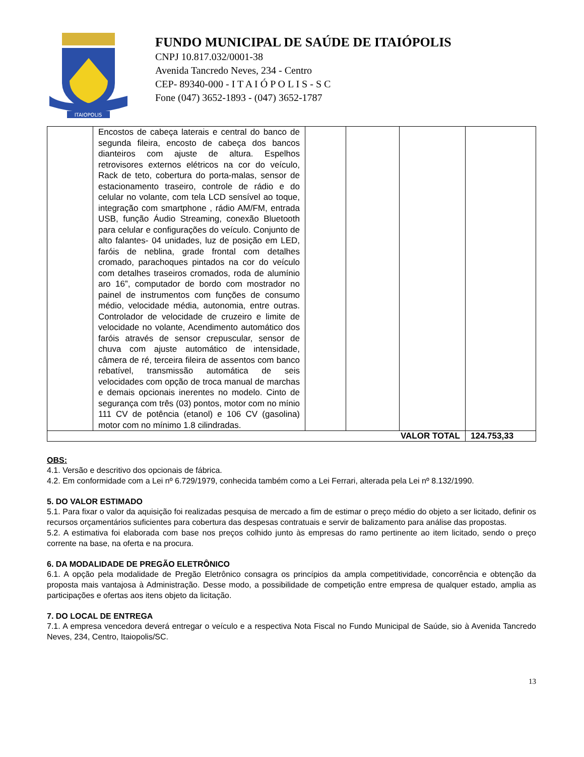ITAIOPOLIS
FUNDO MUNICIPAL DE SAÚDE DE ITAIÓPOLIS
CNPJ 10.817.032/0001-38
Avenida Tancredo Neves, 234 - Centro
CEP- 89340-000 - I T A I Ó P O L I S - S C
Fone (047) 3652-1893 - (047) 3652-1787
| | Encostos de cabeça laterais e central do banco de segunda fileira, encosto de cabeça dos bancos dianteiros com ajuste de altura. Espelhos retrovisores externos elétricos na cor do veículo, Rack de teto, cobertura do porta-malas, sensor de estacionamento traseiro, controle de rádio e do celular no volante, com tela LCD sensível ao toque, integração com smartphone , rádio AM/FM, entrada USB, função Áudio Streaming, conexão Bluetooth para celular e configurações do veículo. Conjunto de alto falantes- 04 unidades, luz de posição em LED, faróis de neblina, grade frontal com detalhes cromado, parachoques pintados na cor do veículo com detalhes traseiros cromados, roda de alumínio aro 16”, computador de bordo com mostrador no painel de instrumentos com funções de consumo médio, velocidade média, autonomia, entre outras. Controlador de velocidade de cruzeiro e limite de velocidade no volante, Acendimento automático dos faróis através de sensor crepuscular, sensor de chuva com ajuste automático de intensidade, câmera de ré, terceira fileira de assentos com banco rebatível, transmissão automática de seis velocidades com opção de troca manual de marchas e demais opcionais inerentes no modelo. Cinto de segurança com três (03) pontos, motor com no mínio 111 CV de potência (etanol) e 106 CV (gasolina) motor com no mínimo 1.8 cilindradas. | | | | |
| VALOR TOTAL | | | | | 124.753,33 |
OBS:
4.1. Versão e descritivo dos opcionais de fábrica.
4.2. Em conformidade com a Lei nº 6.729/1979, conhecida também como a Lei Ferrari, alterada pela Lei nº 8.132/1990.
5. DO VALOR ESTIMADO
5.1. Para fixar o valor da aquisição foi realizadas pesquisa de mercado a fim de estimar o preço médio do objeto a ser licitado, definir os recursos orçamentários suficientes para cobertura das despesas contratuais e servir de balizamento para análise das propostas.
5.2. A estimativa foi elaborada com base nos preços colhido junto às empresas do ramo pertinente ao item licitado, sendo o preço corrente na base, na oferta e na procura.
6. DA MODALIDADE DE PREGÃO ELETRÔNICO
6.1. A opção pela modalidade de Pregão Eletrônico consagra os princípios da ampla competitividade, concorrência e obtenção da proposta mais vantajosa à Administração. Desse modo, a possibilidade de competição entre empresa de qualquer estado, amplia as participações e ofertas aos itens objeto da licitação.
7. DO LOCAL DE ENTREGA
7.1. A empresa vencedora deverá entregar o veículo e a respectiva Nota Fiscal no Fundo Municipal de Saúde, sio à Avenida Tancredo Neves, 234, Centro, Itaiopolis/SC.
13